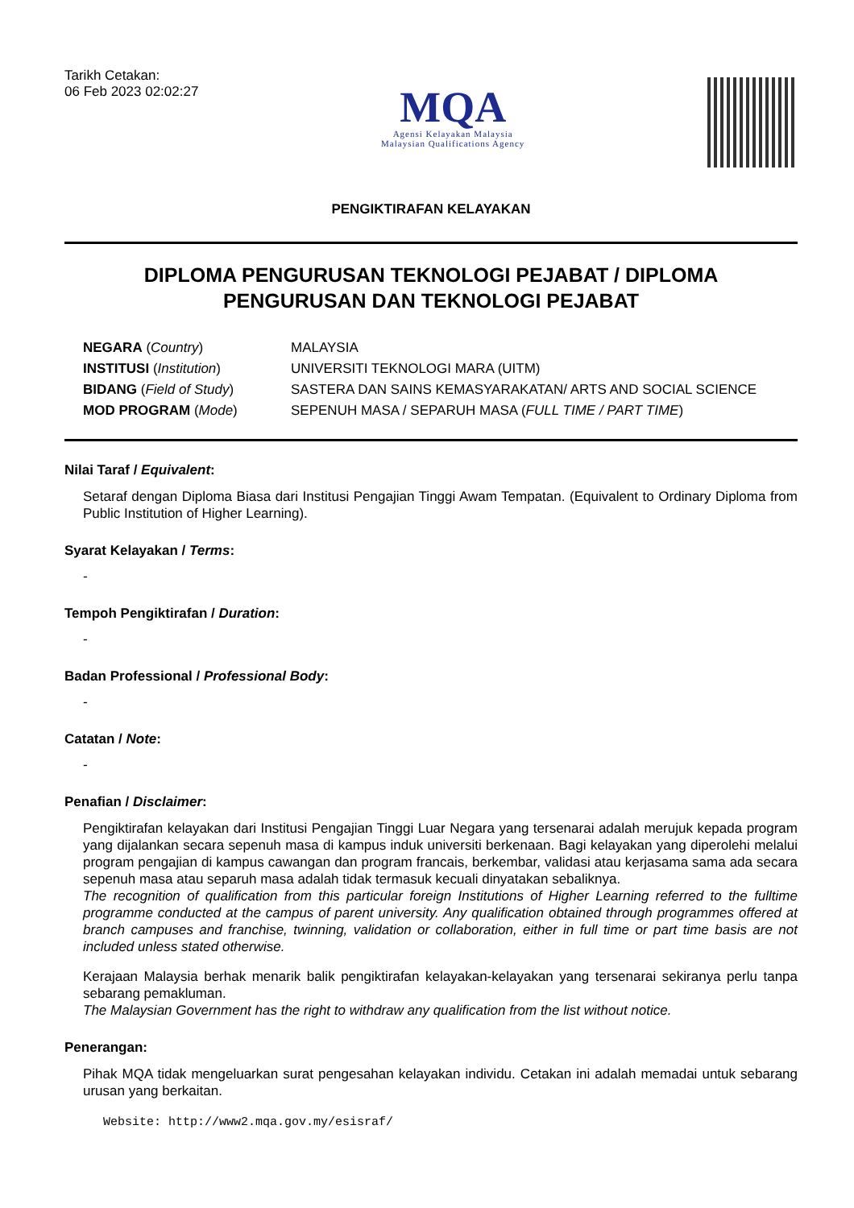Tarikh Cetakan:
06 Feb 2023 02:02:27
MQA
Agensi Kelayakan Malaysia
Malaysian Qualifications Agency
PENGIKTIRAFAN KELAYAKAN
DIPLOMA PENGURUSAN TEKNOLOGI PEJABAT / DIPLOMA
PENGURUSAN DAN TEKNOLOGI PEJABAT
| NEGARA ( Country ) | MALAYSIA |
| INSTITUSI ( Institution ) | UNIVERSITI TEKNOLOGI MARA (UITM) |
| BIDANG ( Field of Study ) | SASTERA DAN SAINS KEMASYARAKATAN/ ARTS AND SOCIAL SCIENCE |
| MOD PROGRAM ( Mode ) | SEPENUH MASA / SEPARUH MASA ( FULL TIME / PART TIME ) |
Nilai Taraf / Equivalent:
Setaraf dengan Diploma Biasa dari Institusi Pengajian Tinggi Awam Tempatan. (Equivalent to Ordinary Diploma from Public Institution of Higher Learning).
Syarat Kelayakan / Terms:
-
Tempoh Pengiktirafan / Duration:
-
Badan Professional / Professional Body:
-
Catatan / Note:
-
Penafian / Disclaimer:
Pengiktirafan kelayakan dari Institusi Pengajian Tinggi Luar Negara yang tersenarai adalah merujuk kepada program yang dijalankan secara sepenuh masa di kampus induk universiti berkenaan. Bagi kelayakan yang diperolehi melalui program pengajian di kampus cawangan dan program francais, berkembar, validasi atau kerjasama sama ada secara sepenuh masa atau separuh masa adalah tidak termasuk kecuali dinyatakan sebaliknya.
The recognition of qualification from this particular foreign Institutions of Higher Learning referred to the fulltime programme conducted at the campus of parent university. Any qualification obtained through programmes offered at branch campuses and franchise, twinning, validation or collaboration, either in full time or part time basis are not included unless stated otherwise.
Kerajaan Malaysia berhak menarik balik pengiktirafan kelayakan-kelayakan yang tersenarai sekiranya perlu tanpa sebarang pemakluman.
The Malaysian Government has the right to withdraw any qualification from the list without notice.
Penerangan:
Pihak MQA tidak mengeluarkan surat pengesahan kelayakan individu. Cetakan ini adalah memadai untuk sebarang urusan yang berkaitan.
Website: http://www2.mqa.gov.my/esisraf/